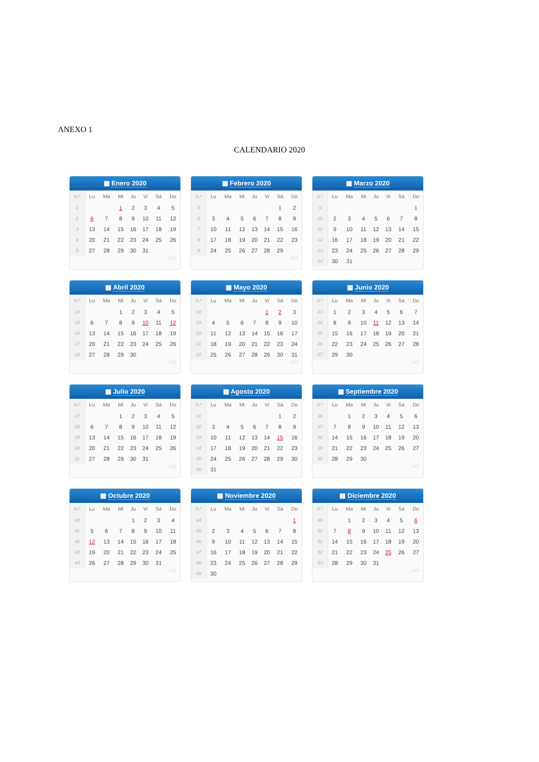ANEXO 1
CALENDARIO 2020
▦ Enero 2020
| N.º | Lu | Ma | Mi | Ju | Vi | Sá | Do |
| --- | --- | --- | --- | --- | --- | --- | --- |
| 1 | | | 1 | 2 | 3 | 4 | 5 |
| 2 | 6 | 7 | 8 | 9 | 10 | 11 | 12 |
| 3 | 13 | 14 | 15 | 16 | 17 | 18 | 19 |
| 4 | 20 | 21 | 22 | 23 | 24 | 25 | 26 |
| 5 | 27 | 28 | 29 | 30 | 31 | | |
365
▦ Febrero 2020
| N.º | Lu | Ma | Mi | Ju | Vi | Sá | Do |
| --- | --- | --- | --- | --- | --- | --- | --- |
| 5 | | | | | | 1 | 2 |
| 6 | 3 | 4 | 5 | 6 | 7 | 8 | 9 |
| 7 | 10 | 11 | 12 | 13 | 14 | 15 | 16 |
| 8 | 17 | 18 | 19 | 20 | 21 | 22 | 23 |
| 9 | 24 | 25 | 26 | 27 | 28 | 29 | |
365
▦ Marzo 2020
| N.º | Lu | Ma | Mi | Ju | Vi | Sá | Do |
| --- | --- | --- | --- | --- | --- | --- | --- |
| 9 | | | | | | | 1 |
| 10 | 2 | 3 | 4 | 5 | 6 | 7 | 8 |
| 11 | 9 | 10 | 11 | 12 | 13 | 14 | 15 |
| 12 | 16 | 17 | 18 | 19 | 20 | 21 | 22 |
| 13 | 23 | 24 | 25 | 26 | 27 | 28 | 29 |
| 14 | 30 | 31 | | | | | |
▦ Abril 2020
| N.º | Lu | Ma | Mi | Ju | Vi | Sá | Do |
| --- | --- | --- | --- | --- | --- | --- | --- |
| 14 | | | 1 | 2 | 3 | 4 | 5 |
| 15 | 6 | 7 | 8 | 9 | 10 | 11 | 12 |
| 16 | 13 | 14 | 15 | 16 | 17 | 18 | 19 |
| 17 | 20 | 21 | 22 | 23 | 24 | 25 | 26 |
| 18 | 27 | 28 | 29 | 30 | | | |
365
▦ Mayo 2020
| N.º | Lu | Ma | Mi | Ju | Vi | Sá | Do |
| --- | --- | --- | --- | --- | --- | --- | --- |
| 18 | | | | | 1 | 2 | 3 |
| 19 | 4 | 5 | 6 | 7 | 8 | 9 | 10 |
| 20 | 11 | 12 | 13 | 14 | 15 | 16 | 17 |
| 21 | 18 | 19 | 20 | 21 | 22 | 23 | 24 |
| 22 | 25 | 26 | 27 | 28 | 29 | 30 | 31 |
365
▦ Junio 2020
| N.º | Lu | Ma | Mi | Ju | Vi | Sá | Do |
| --- | --- | --- | --- | --- | --- | --- | --- |
| 23 | 1 | 2 | 3 | 4 | 5 | 6 | 7 |
| 24 | 8 | 9 | 10 | 11 | 12 | 13 | 14 |
| 25 | 15 | 16 | 17 | 18 | 19 | 20 | 21 |
| 26 | 22 | 23 | 24 | 25 | 26 | 27 | 28 |
| 27 | 29 | 30 | | | | | |
365
▦ Julio 2020
| N.º | Lu | Ma | Mi | Ju | Vi | Sá | Do |
| --- | --- | --- | --- | --- | --- | --- | --- |
| 27 | | | 1 | 2 | 3 | 4 | 5 |
| 28 | 6 | 7 | 8 | 9 | 10 | 11 | 12 |
| 29 | 13 | 14 | 15 | 16 | 17 | 18 | 19 |
| 30 | 20 | 21 | 22 | 23 | 24 | 25 | 26 |
| 31 | 27 | 28 | 29 | 30 | 31 | | |
365
▦ Agosto 2020
| N.º | Lu | Ma | Mi | Ju | Vi | Sá | Do |
| --- | --- | --- | --- | --- | --- | --- | --- |
| 31 | | | | | | 1 | 2 |
| 32 | 3 | 4 | 5 | 6 | 7 | 8 | 9 |
| 33 | 10 | 11 | 12 | 13 | 14 | 15 | 16 |
| 34 | 17 | 18 | 19 | 20 | 21 | 22 | 23 |
| 35 | 24 | 25 | 26 | 27 | 28 | 29 | 30 |
| 36 | 31 | | | | | | |
▦ Septiembre 2020
| N.º | Lu | Ma | Mi | Ju | Vi | Sá | Do |
| --- | --- | --- | --- | --- | --- | --- | --- |
| 36 | | 1 | 2 | 3 | 4 | 5 | 6 |
| 37 | 7 | 8 | 9 | 10 | 11 | 12 | 13 |
| 38 | 14 | 15 | 16 | 17 | 18 | 19 | 20 |
| 39 | 21 | 22 | 23 | 24 | 25 | 26 | 27 |
| 40 | 28 | 29 | 30 | | | | |
365
▦ Octubre 2020
| N.º | Lu | Ma | Mi | Ju | Vi | Sá | Do |
| --- | --- | --- | --- | --- | --- | --- | --- |
| 40 | | | | 1 | 2 | 3 | 4 |
| 41 | 5 | 6 | 7 | 8 | 9 | 10 | 11 |
| 42 | 12 | 13 | 14 | 15 | 16 | 17 | 18 |
| 43 | 19 | 20 | 21 | 22 | 23 | 24 | 25 |
| 44 | 26 | 27 | 28 | 29 | 30 | 31 | |
365
▦ Noviembre 2020
| N.º | Lu | Ma | Mi | Ju | Vi | Sá | Do |
| --- | --- | --- | --- | --- | --- | --- | --- |
| 44 | | | | | | | 1 |
| 45 | 2 | 3 | 4 | 5 | 6 | 7 | 8 |
| 46 | 9 | 10 | 11 | 12 | 13 | 14 | 15 |
| 47 | 16 | 17 | 18 | 19 | 20 | 21 | 22 |
| 48 | 23 | 24 | 25 | 26 | 27 | 28 | 29 |
| 49 | 30 | | | | | | |
▦ Diciembre 2020
| N.º | Lu | Ma | Mi | Ju | Vi | Sá | Do |
| --- | --- | --- | --- | --- | --- | --- | --- |
| 49 | | 1 | 2 | 3 | 4 | 5 | 6 |
| 50 | 7 | 8 | 9 | 10 | 11 | 12 | 13 |
| 51 | 14 | 15 | 16 | 17 | 18 | 19 | 20 |
| 52 | 21 | 22 | 23 | 24 | 25 | 26 | 27 |
| 53 | 28 | 29 | 30 | 31 | | | |
365